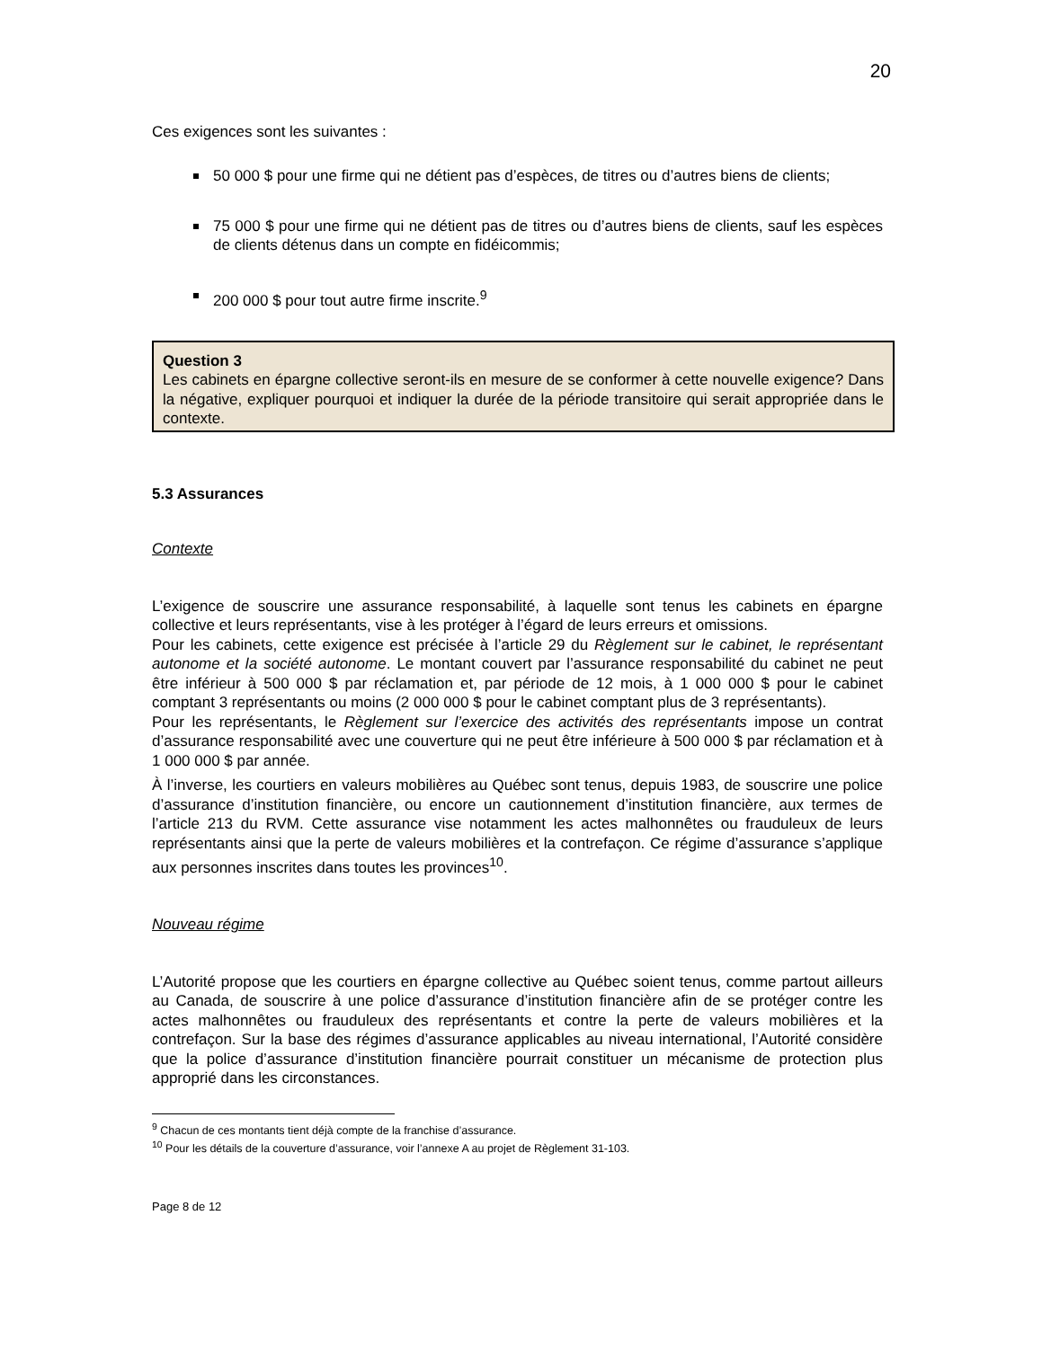20
Ces exigences sont les suivantes :
50 000 $ pour une firme qui ne détient pas d’espèces, de titres ou d’autres biens de clients;
75 000 $ pour une firme qui ne détient pas de titres ou d’autres biens de clients, sauf les espèces de clients détenus dans un compte en fidéicommis;
200 000 $ pour tout autre firme inscrite.<sup>9</sup>
Question 3
Les cabinets en épargne collective seront-ils en mesure de se conformer à cette nouvelle exigence? Dans la négative, expliquer pourquoi et indiquer la durée de la période transitoire qui serait appropriée dans le contexte.
5.3 Assurances
Contexte
L’exigence de souscrire une assurance responsabilité, à laquelle sont tenus les cabinets en épargne collective et leurs représentants, vise à les protéger à l’égard de leurs erreurs et omissions.
Pour les cabinets, cette exigence est précisée à l’article 29 du Règlement sur le cabinet, le représentant autonome et la société autonome. Le montant couvert par l’assurance responsabilité du cabinet ne peut être inférieur à 500 000 $ par réclamation et, par période de 12 mois, à 1 000 000 $ pour le cabinet comptant 3 représentants ou moins (2 000 000 $ pour le cabinet comptant plus de 3 représentants).
Pour les représentants, le Règlement sur l’exercice des activités des représentants impose un contrat d’assurance responsabilité avec une couverture qui ne peut être inférieure à 500 000 $ par réclamation et à 1 000 000 $ par année.
À l’inverse, les courtiers en valeurs mobilières au Québec sont tenus, depuis 1983, de souscrire une police d’assurance d’institution financière, ou encore un cautionnement d’institution financière, aux termes de l’article 213 du RVM. Cette assurance vise notamment les actes malhonnêtes ou frauduleux de leurs représentants ainsi que la perte de valeurs mobilières et la contrefaçon. Ce régime d’assurance s’applique aux personnes inscrites dans toutes les provinces<sup>10</sup>.
Nouveau régime
L’Autorité propose que les courtiers en épargne collective au Québec soient tenus, comme partout ailleurs au Canada, de souscrire à une police d’assurance d’institution financière afin de se protéger contre les actes malhonnêtes ou frauduleux des représentants et contre la perte de valeurs mobilières et la contrefaçon. Sur la base des régimes d’assurance applicables au niveau international, l’Autorité considère que la police d’assurance d’institution financière pourrait constituer un mécanisme de protection plus approprié dans les circonstances.
<sup>9</sup> Chacun de ces montants tient déjà compte de la franchise d’assurance.
<sup>10</sup> Pour les détails de la couverture d’assurance, voir l’annexe A au projet de Règlement 31-103.
Page 8 de 12